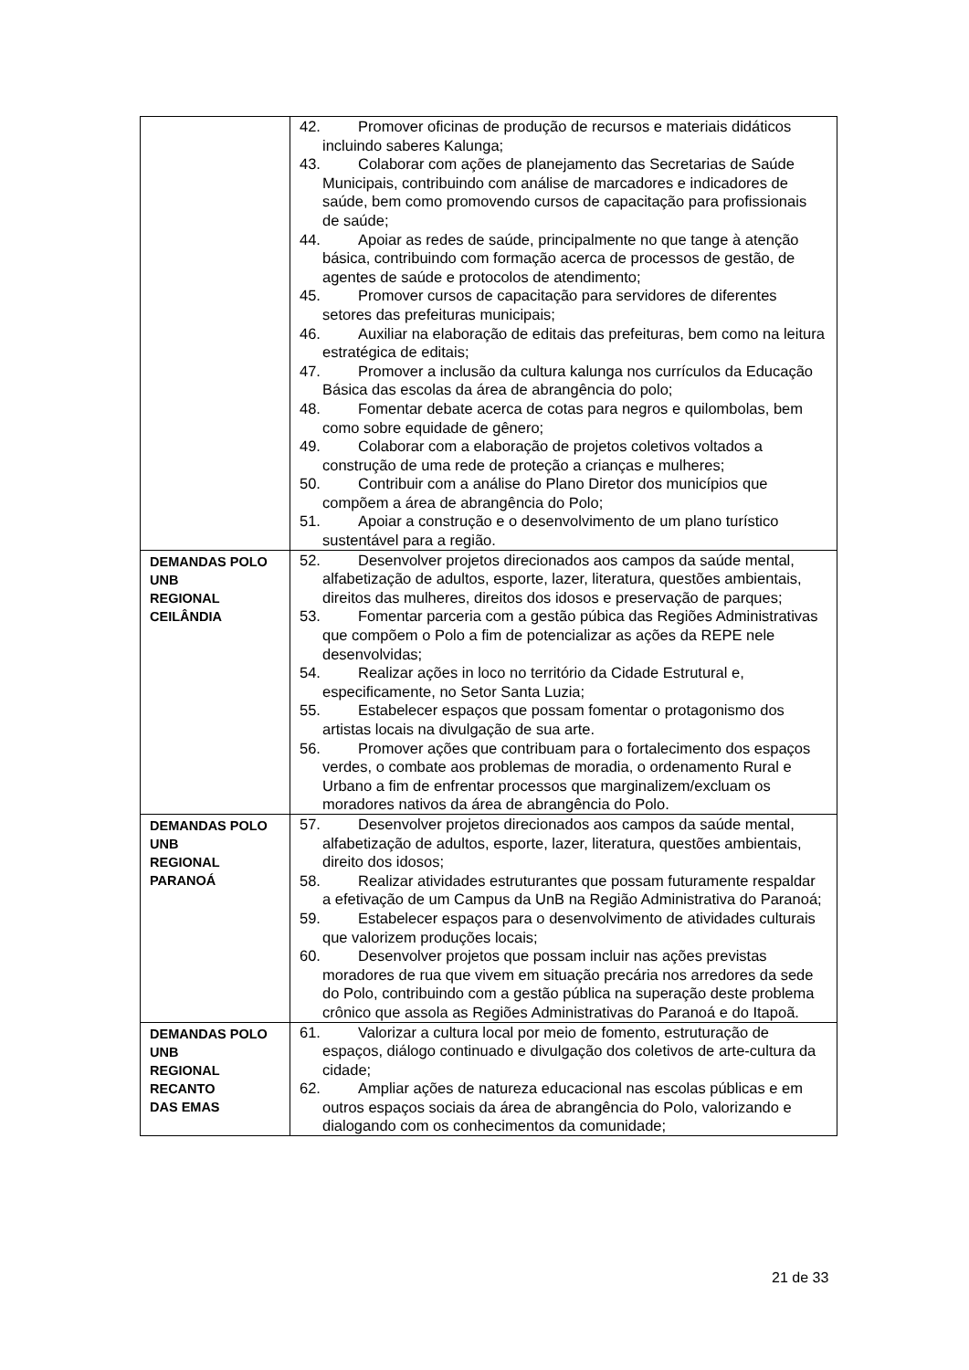| | 42. Promover oficinas de produção de recursos e materiais didáticos incluindo saberes Kalunga; 43. Colaborar com ações de planejamento das Secretarias de Saúde Municipais, contribuindo com análise de marcadores e indicadores de saúde, bem como promovendo cursos de capacitação para profissionais de saúde; 44. Apoiar as redes de saúde, principalmente no que tange à atenção básica, contribuindo com formação acerca de processos de gestão, de agentes de saúde e protocolos de atendimento; 45. Promover cursos de capacitação para servidores de diferentes setores das prefeituras municipais; 46. Auxiliar na elaboração de editais das prefeituras, bem como na leitura estratégica de editais; 47. Promover a inclusão da cultura kalunga nos currículos da Educação Básica das escolas da área de abrangência do polo; 48. Fomentar debate acerca de cotas para negros e quilombolas, bem como sobre equidade de gênero; 49. Colaborar com a elaboração de projetos coletivos voltados a construção de uma rede de proteção a crianças e mulheres; 50. Contribuir com a análise do Plano Diretor dos municípios que compõem a área de abrangência do Polo; 51. Apoiar a construção e o desenvolvimento de um plano turístico sustentável para a região. |
| DEMANDAS POLO UNB REGIONAL CEILÂNDIA | 52. Desenvolver projetos direcionados aos campos da saúde mental, alfabetização de adultos, esporte, lazer, literatura, questões ambientais, direitos das mulheres, direitos dos idosos e preservação de parques; 53. Fomentar parceria com a gestão púbica das Regiões Administrativas que compõem o Polo a fim de potencializar as ações da REPE nele desenvolvidas; 54. Realizar ações in loco no território da Cidade Estrutural e, especificamente, no Setor Santa Luzia; 55. Estabelecer espaços que possam fomentar o protagonismo dos artistas locais na divulgação de sua arte. 56. Promover ações que contribuam para o fortalecimento dos espaços verdes, o combate aos problemas de moradia, o ordenamento Rural e Urbano a fim de enfrentar processos que marginalizem/excluam os moradores nativos da área de abrangência do Polo. |
| DEMANDAS POLO UNB REGIONAL PARANOÁ | 57. Desenvolver projetos direcionados aos campos da saúde mental, alfabetização de adultos, esporte, lazer, literatura, questões ambientais, direito dos idosos; 58. Realizar atividades estruturantes que possam futuramente respaldar a efetivação de um Campus da UnB na Região Administrativa do Paranoá; 59. Estabelecer espaços para o desenvolvimento de atividades culturais que valorizem produções locais; 60. Desenvolver projetos que possam incluir nas ações previstas moradores de rua que vivem em situação precária nos arredores da sede do Polo, contribuindo com a gestão pública na superação deste problema crônico que assola as Regiões Administrativas do Paranoá e do Itapoã. |
| DEMANDAS POLO UNB REGIONAL RECANTO DAS EMAS | 61. Valorizar a cultura local por meio de fomento, estruturação de espaços, diálogo continuado e divulgação dos coletivos de arte-cultura da cidade; 62. Ampliar ações de natureza educacional nas escolas públicas e em outros espaços sociais da área de abrangência do Polo, valorizando e dialogando com os conhecimentos da comunidade; |
21 de 33